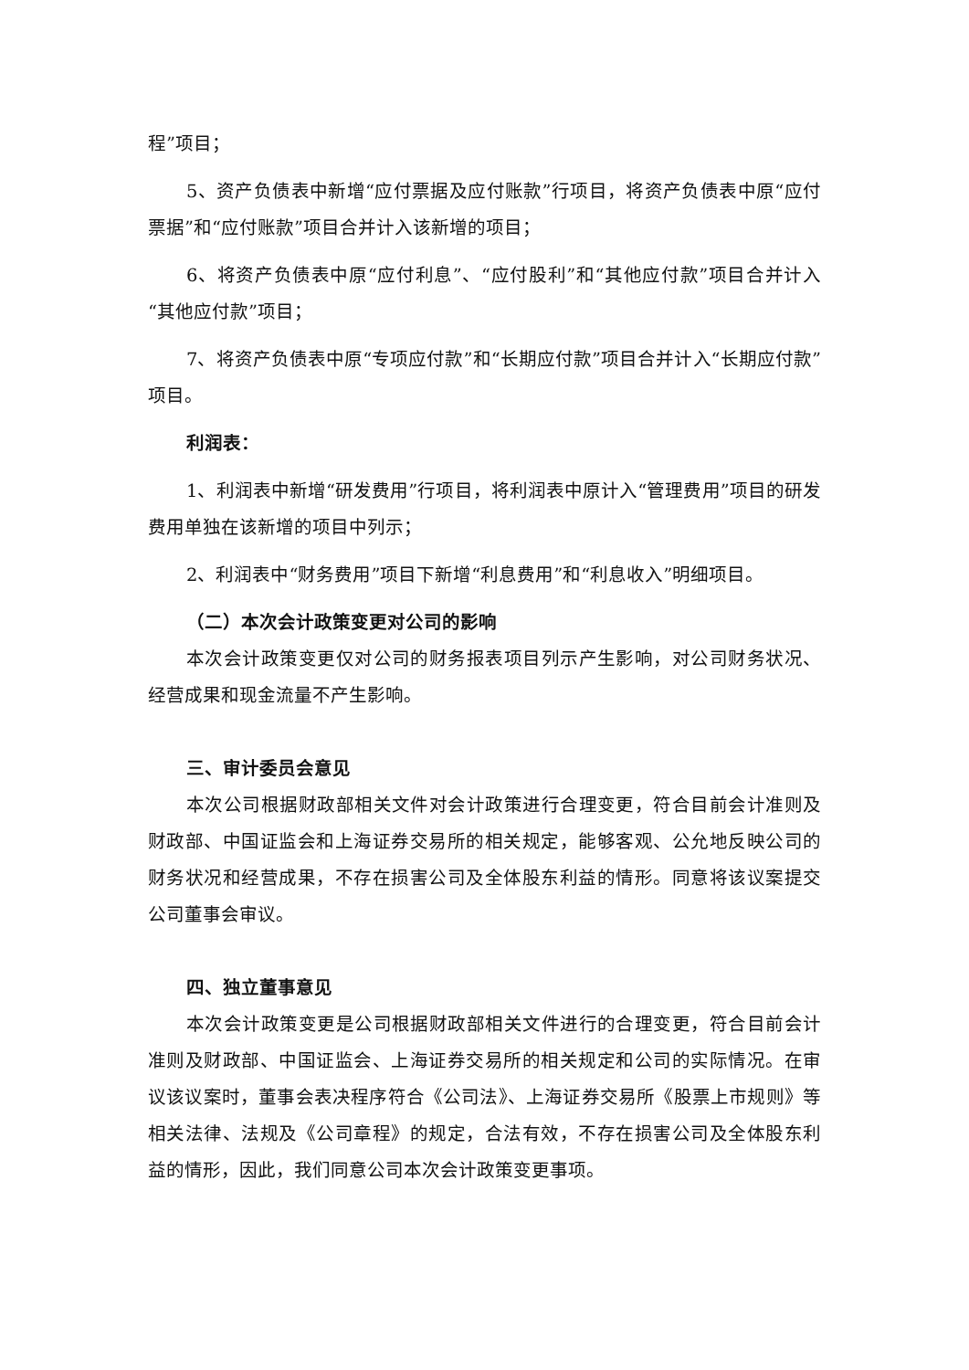程”项目；
5、资产负债表中新增“应付票据及应付账款”行项目，将资产负债表中原“应付票据”和“应付账款”项目合并计入该新增的项目；
6、将资产负债表中原“应付利息”、“应付股利”和“其他应付款”项目合并计入“其他应付款”项目；
7、将资产负债表中原“专项应付款”和“长期应付款”项目合并计入“长期应付款”项目。
利润表：
1、利润表中新增“研发费用”行项目，将利润表中原计入“管理费用”项目的研发费用单独在该新增的项目中列示；
2、利润表中“财务费用”项目下新增“利息费用”和“利息收入”明细项目。
（二）本次会计政策变更对公司的影响
本次会计政策变更仅对公司的财务报表项目列示产生影响，对公司财务状况、经营成果和现金流量不产生影响。
三、审计委员会意见
本次公司根据财政部相关文件对会计政策进行合理变更，符合目前会计准则及财政部、中国证监会和上海证券交易所的相关规定，能够客观、公允地反映公司的财务状况和经营成果，不存在损害公司及全体股东利益的情形。同意将该议案提交公司董事会审议。
四、独立董事意见
本次会计政策变更是公司根据财政部相关文件进行的合理变更，符合目前会计准则及财政部、中国证监会、上海证券交易所的相关规定和公司的实际情况。在审议该议案时，董事会表决程序符合《公司法》、上海证券交易所《股票上市规则》等相关法律、法规及《公司章程》的规定，合法有效，不存在损害公司及全体股东利益的情形，因此，我们同意公司本次会计政策变更事项。